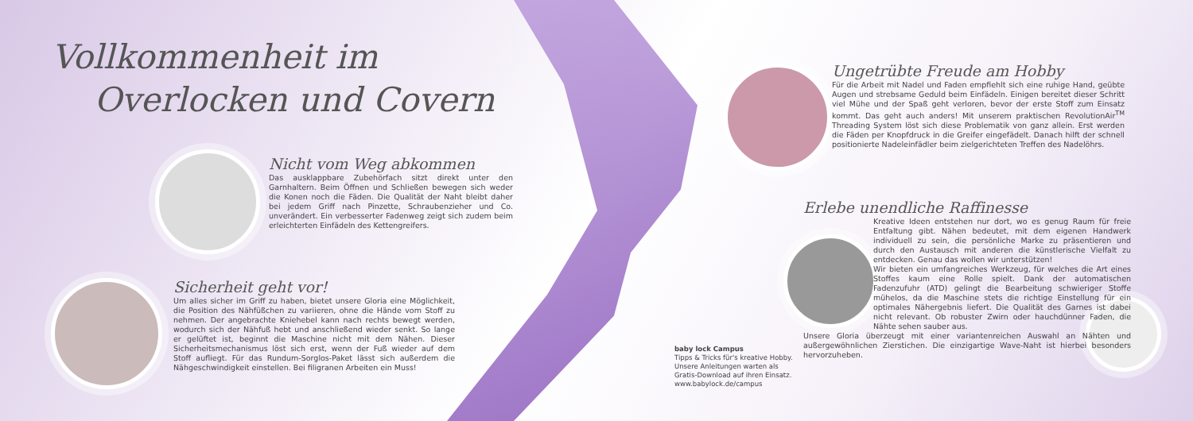Vollkommenheit im
Overlocken und Covern
Nicht vom Weg abkommen
Das ausklappbare Zubehörfach sitzt direkt unter den Garnhaltern. Beim Öffnen und Schließen bewegen sich weder die Konen noch die Fäden. Die Qualität der Naht bleibt daher bei jedem Griff nach Pinzette, Schraubenzieher und Co. unverändert. Ein verbesserter Fadenweg zeigt sich zudem beim erleichterten Einfädeln des Kettengreifers.
Sicherheit geht vor!
Um alles sicher im Griff zu haben, bietet unsere Gloria eine Möglichkeit, die Position des Nähfüßchen zu variieren, ohne die Hände vom Stoff zu nehmen. Der angebrachte Kniehebel kann nach rechts bewegt werden, wodurch sich der Nähfuß hebt und anschließend wieder senkt. So lange er gelüftet ist, beginnt die Maschine nicht mit dem Nähen. Dieser Sicherheitsmechanismus löst sich erst, wenn der Fuß wieder auf dem Stoff aufliegt. Für das Rundum-Sorglos-Paket lässt sich außerdem die Nähgeschwindigkeit einstellen. Bei filigranen Arbeiten ein Muss!
Ungetrübte Freude am Hobby
Für die Arbeit mit Nadel und Faden empfiehlt sich eine ruhige Hand, geübte Augen und strebsame Geduld beim Einfädeln. Einigen bereitet dieser Schritt viel Mühe und der Spaß geht verloren, bevor der erste Stoff zum Einsatz kommt. Das geht auch anders! Mit unserem praktischen RevolutionAir<sup>TM</sup> Threading System löst sich diese Problematik von ganz allein. Erst werden die Fäden per Knopfdruck in die Greifer eingefädelt. Danach hilft der schnell positionierte Nadeleinfädler beim zielgerichteten Treffen des Nadelöhrs.
Erlebe unendliche Raffinesse
Kreative Ideen entstehen nur dort, wo es genug Raum für freie Entfaltung gibt. Nähen bedeutet, mit dem eigenen Handwerk individuell zu sein, die persönliche Marke zu präsentieren und durch den Austausch mit anderen die künstlerische Vielfalt zu entdecken. Genau das wollen wir unterstützen!
Wir bieten ein umfangreiches Werkzeug, für welches die Art eines Stoffes kaum eine Rolle spielt. Dank der automatischen Fadenzufuhr (ATD) gelingt die Bearbeitung schwieriger Stoffe mühelos, da die Maschine stets die richtige Einstellung für ein optimales Nähergebnis liefert. Die Qualität des Garnes ist dabei nicht relevant. Ob robuster Zwirn oder hauchdünner Faden, die Nähte sehen sauber aus.
Unsere Gloria überzeugt mit einer variantenreichen Auswahl an Nähten und außergewöhnlichen Zierstichen. Die einzigartige Wave-Naht ist hierbei besonders hervorzuheben.
baby lock Campus
Tipps & Tricks für's kreative Hobby.
Unsere Anleitungen warten als Gratis-Download auf ihren Einsatz.
www.babylock.de/campus